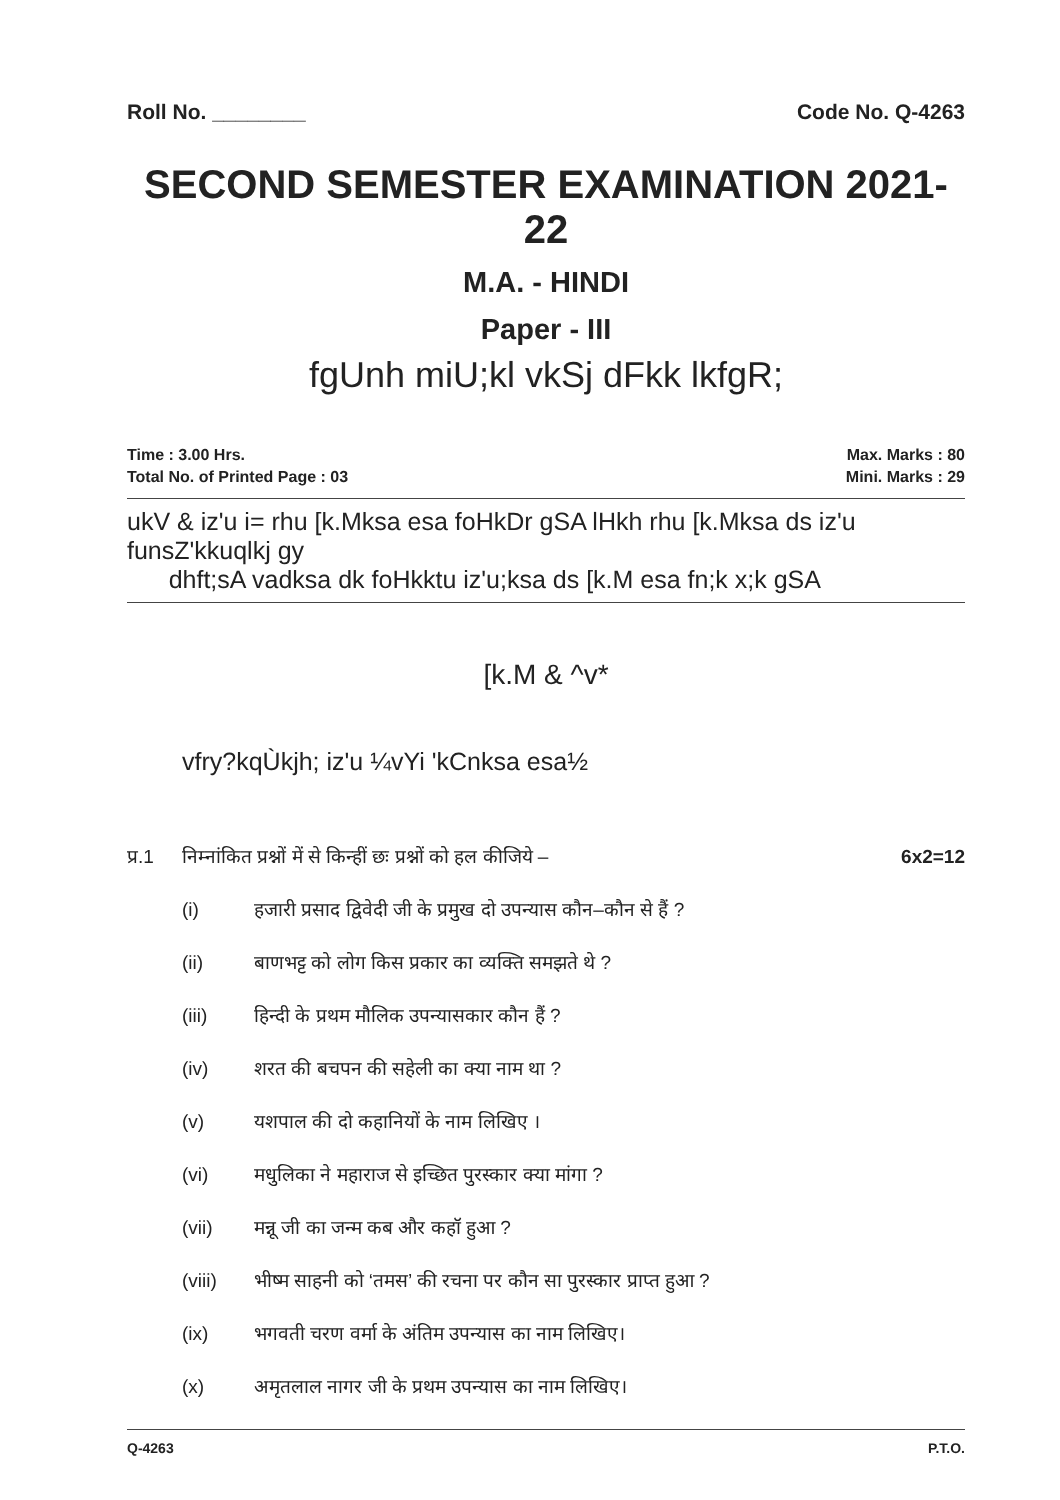Roll No. ________ Code No. Q-4263
SECOND SEMESTER EXAMINATION 2021-22
M.A. - HINDI
Paper - III
fgUnh miU;kl vkSj dFkk lkfgR;
Time : 3.00 Hrs. Max. Marks : 80
Total No. of Printed Page : 03 Mini. Marks : 29
ukV & iz'u i= rhu [k.Mksa esa foHkDr gSA lHkh rhu [k.Mksa ds iz'u funsZ'kkuqlkj gy
dhft;sA vadksa dk foHkktu iz'u;ksa ds [k.M esa fn;k x;k gSA
[k.M & ^v*
vfry?kqÙkjh; iz'u ¼vYi 'kCnksa esa½
प्र.1 निम्नांकित प्रश्नों में से किन्हीं छः प्रश्नों को हल कीजिये – 6x2=12
(i) हजारी प्रसाद द्विवेदी जी के प्रमुख दो उपन्यास कौन–कौन से हैं ?
(ii) बाणभट्ट को लोग किस प्रकार का व्यक्ति समझते थे ?
(iii) हिन्दी के प्रथम मौलिक उपन्यासकार कौन हैं ?
(iv) शरत की बचपन की सहेली का क्या नाम था ?
(v) यशपाल की दो कहानियों के नाम लिखिए ।
(vi) मधुलिका ने महाराज से इच्छित पुरस्कार क्या मांगा ?
(vii) मन्नू जी का जन्म कब और कहॉ हुआ ?
(viii) भीष्म साहनी को ‘तमस’ की रचना पर कौन सा पुरस्कार प्राप्त हुआ ?
(ix) भगवती चरण वर्मा के अंतिम उपन्यास का नाम लिखिए।
(x) अमृतलाल नागर जी के प्रथम उपन्यास का नाम लिखिए।
Q-4263 P.T.O.